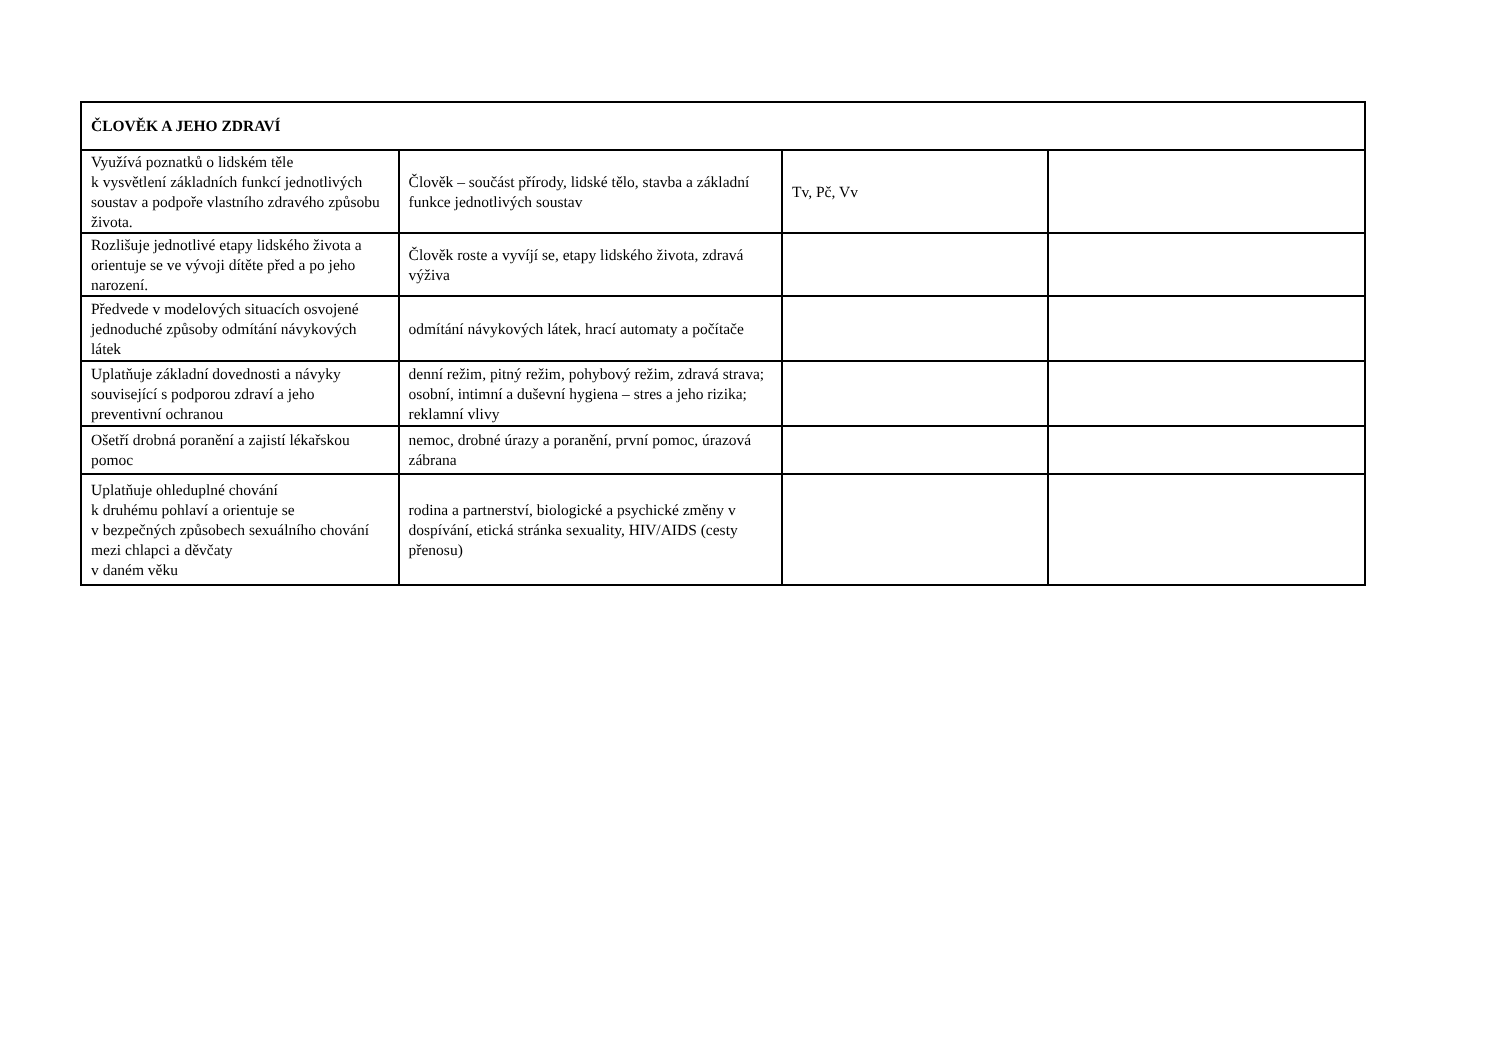| ČLOVĚK A JEHO ZDRAVÍ | | | |
| --- | --- | --- | --- |
| Využívá poznatků o lidském těle k vysvětlení základních funkcí jednotlivých soustav a podpoře vlastního zdravého způsobu života. | Člověk – součást přírody, lidské tělo, stavba a základní funkce jednotlivých soustav | Tv, Pč, Vv | |
| Rozlišuje jednotlivé etapy lidského života a orientuje se ve vývoji dítěte před a po jeho narození. | Člověk roste a vyvíjí se, etapy lidského života, zdravá výživa | | |
| Předvede v modelových situacích osvojené jednoduché způsoby odmítání návykových látek | odmítání návykových látek, hrací automaty a počítače | | |
| Uplatňuje základní dovednosti a návyky související s podporou zdraví a jeho preventivní ochranou | denní režim, pitný režim, pohybový režim, zdravá strava; osobní, intimní a duševní hygiena – stres a jeho rizika; reklamní vlivy | | |
| Ošetří drobná poranění a zajistí lékařskou pomoc | nemoc, drobné úrazy a poranění, první pomoc, úrazová zábrana | | |
| Uplatňuje ohleduplné chování k druhému pohlaví a orientuje se v bezpečných způsobech sexuálního chování mezi chlapci a děvčaty v daném věku | rodina a partnerství, biologické a psychické změny v dospívání, etická stránka sexuality, HIV/AIDS (cesty přenosu) | | |